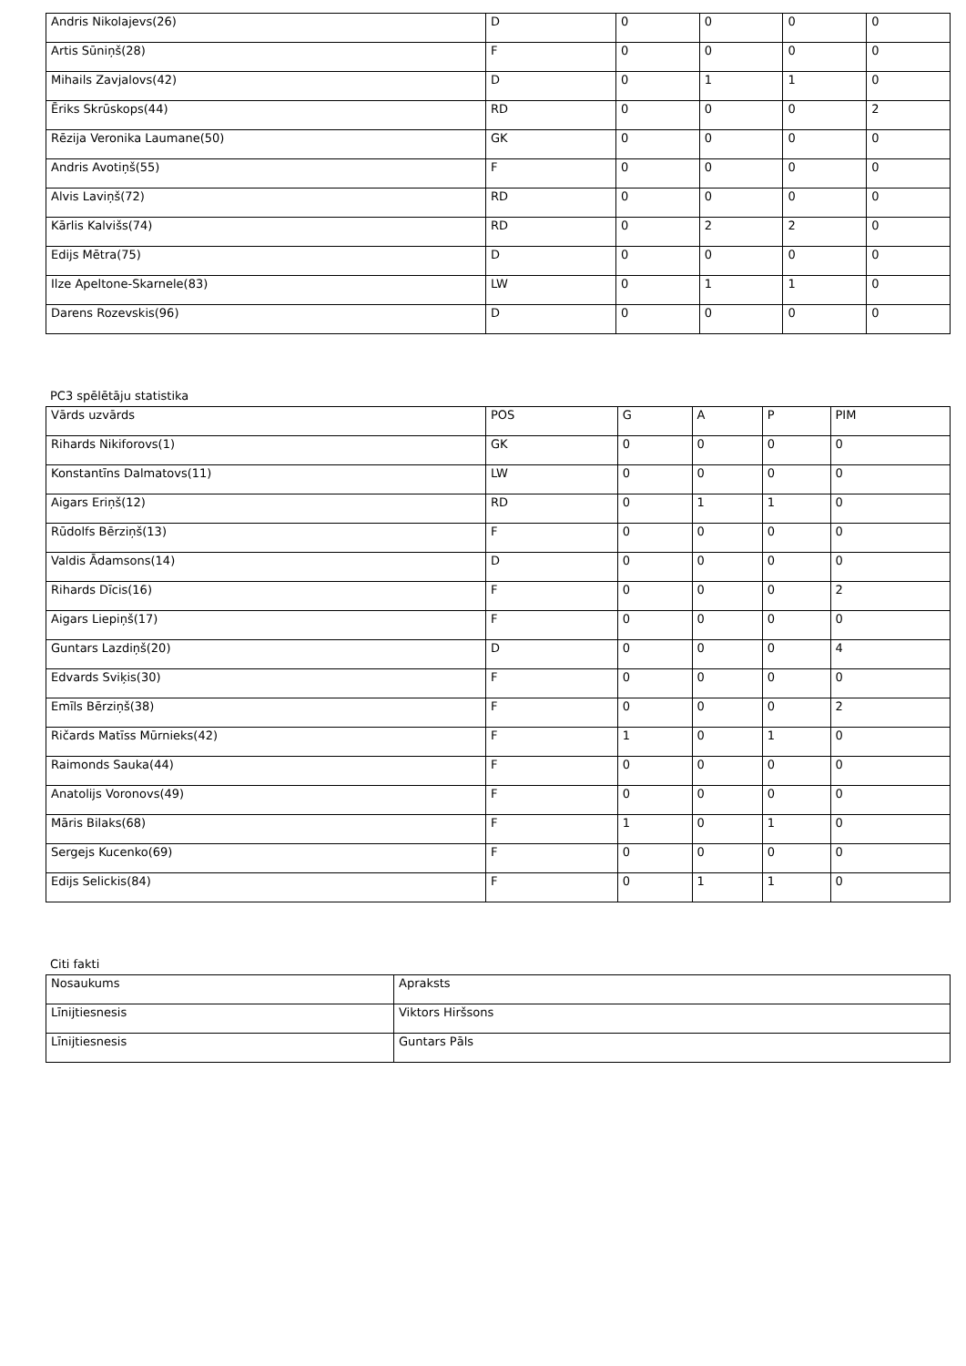| Andris Nikolajevs(26) | D | 0 | 0 | 0 | 0 |
| Artis Sūniņš(28) | F | 0 | 0 | 0 | 0 |
| Mihails Zavjalovs(42) | D | 0 | 1 | 1 | 0 |
| Ēriks Skrūskops(44) | RD | 0 | 0 | 0 | 2 |
| Rēzija Veronika Laumane(50) | GK | 0 | 0 | 0 | 0 |
| Andris Avotiņš(55) | F | 0 | 0 | 0 | 0 |
| Alvis Laviņš(72) | RD | 0 | 0 | 0 | 0 |
| Kārlis Kalvišs(74) | RD | 0 | 2 | 2 | 0 |
| Edijs Mētra(75) | D | 0 | 0 | 0 | 0 |
| Ilze Apeltone-Skarnele(83) | LW | 0 | 1 | 1 | 0 |
| Darens Rozevskis(96) | D | 0 | 0 | 0 | 0 |
PC3 spēlētāju statistika
| Vārds uzvārds | POS | G | A | P | PIM |
| --- | --- | --- | --- | --- | --- |
| Rihards Nikiforovs(1) | GK | 0 | 0 | 0 | 0 |
| Konstantīns Dalmatovs(11) | LW | 0 | 0 | 0 | 0 |
| Aigars Eriņš(12) | RD | 0 | 1 | 1 | 0 |
| Rūdolfs Bērziņš(13) | F | 0 | 0 | 0 | 0 |
| Valdis Ādamsons(14) | D | 0 | 0 | 0 | 0 |
| Rihards Dīcis(16) | F | 0 | 0 | 0 | 2 |
| Aigars Liepiņš(17) | F | 0 | 0 | 0 | 0 |
| Guntars Lazdiņš(20) | D | 0 | 0 | 0 | 4 |
| Edvards Sviķis(30) | F | 0 | 0 | 0 | 0 |
| Emīls Bērziņš(38) | F | 0 | 0 | 0 | 2 |
| Ričards Matīss Mūrnieks(42) | F | 1 | 0 | 1 | 0 |
| Raimonds Sauka(44) | F | 0 | 0 | 0 | 0 |
| Anatolijs Voronovs(49) | F | 0 | 0 | 0 | 0 |
| Māris Bilaks(68) | F | 1 | 0 | 1 | 0 |
| Sergejs Kucenko(69) | F | 0 | 0 | 0 | 0 |
| Edijs Selickis(84) | F | 0 | 1 | 1 | 0 |
Citi fakti
| Nosaukums | Apraksts |
| --- | --- |
| Līnijtiesnesis | Viktors Hiršsons |
| Līnijtiesnesis | Guntars Pāls |